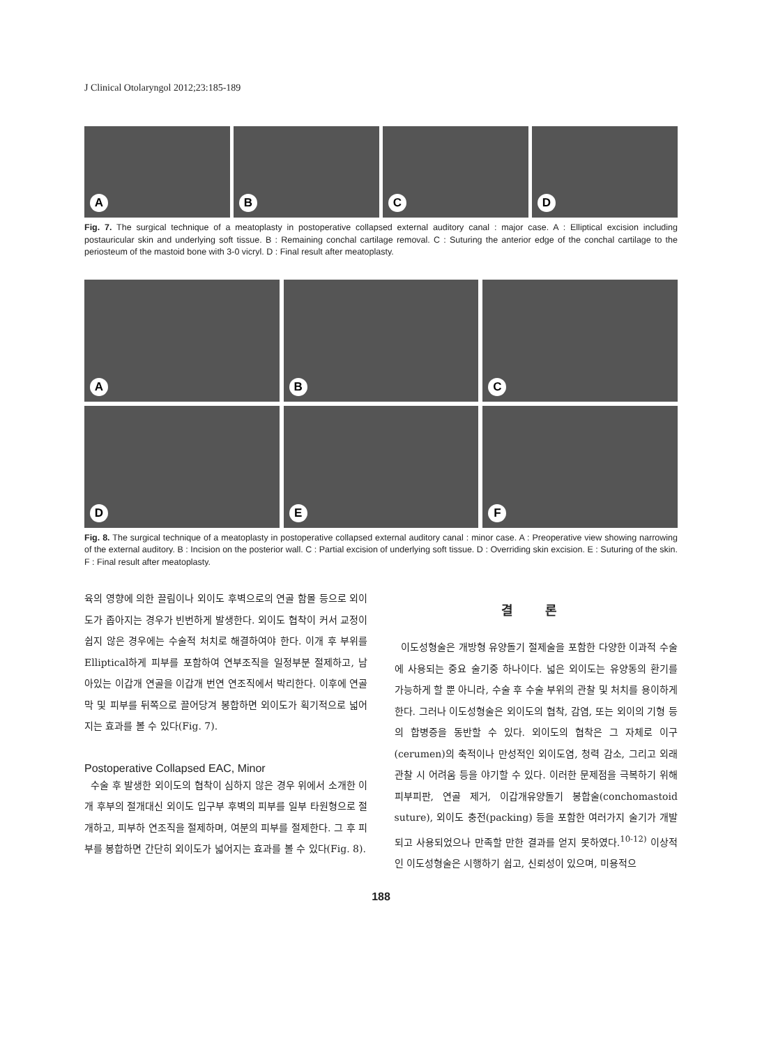J Clinical Otolaryngol 2012;23:185-189
A
B
C
D
Fig. 7. The surgical technique of a meatoplasty in postoperative collapsed external auditory canal : major case. A : Elliptical excision including postauricular skin and underlying soft tissue. B : Remaining conchal cartilage removal. C : Suturing the anterior edge of the conchal cartilage to the periosteum of the mastoid bone with 3-0 vicryl. D : Final result after meatoplasty.
A
B
C
D
E
F
Fig. 8. The surgical technique of a meatoplasty in postoperative collapsed external auditory canal : minor case. A : Preoperative view showing narrowing of the external auditory. B : Incision on the posterior wall. C : Partial excision of underlying soft tissue. D : Overriding skin excision. E : Suturing of the skin. F : Final result after meatoplasty.
육의 영향에 의한 끌림이나 외이도 후벽으로의 연골 함몰 등으로 외이도가 좁아지는 경우가 빈번하게 발생한다. 외이도 협착이 커서 교정이 쉽지 않은 경우에는 수술적 처치로 해결하여야 한다. 이개 후 부위를 Elliptical하게 피부를 포함하여 연부조직을 일정부분 절제하고, 남아있는 이갑개 연골을 이갑개 번연 연조직에서 박리한다. 이후에 연골막 및 피부를 뒤쪽으로 끌어당겨 봉합하면 외이도가 획기적으로 넓어지는 효과를 볼 수 있다(Fig. 7).
Postoperative Collapsed EAC, Minor
수술 후 발생한 외이도의 협착이 심하지 않은 경우 위에서 소개한 이개 후부의 절개대신 외이도 입구부 후벽의 피부를 일부 타원형으로 절개하고, 피부하 연조직을 절제하며, 여분의 피부를 절제한다. 그 후 피부를 봉합하면 간단히 외이도가 넓어지는 효과를 볼 수 있다(Fig. 8).
결 론
이도성형술은 개방형 유양돌기 절제술을 포함한 다양한 이과적 수술에 사용되는 중요 술기중 하나이다. 넓은 외이도는 유양동의 환기를 가능하게 할 뿐 아니라, 수술 후 수술 부위의 관찰 및 처치를 용이하게 한다. 그러나 이도성형술은 외이도의 협착, 감염, 또는 외이의 기형 등의 합병증을 동반할 수 있다. 외이도의 협착은 그 자체로 이구(cerumen)의 축적이나 만성적인 외이도염, 청력 감소, 그리고 외래 관찰 시 어려움 등을 야기할 수 있다. 이러한 문제점을 극복하기 위해 피부피판, 연골 제거, 이갑개유양돌기 봉합술(conchomastoid suture), 외이도 충전(packing) 등을 포함한 여러가지 술기가 개발되고 사용되었으나 만족할 만한 결과를 얻지 못하였다.<sup>10-12)</sup> 이상적인 이도성형술은 시행하기 쉽고, 신뢰성이 있으며, 미용적으
188